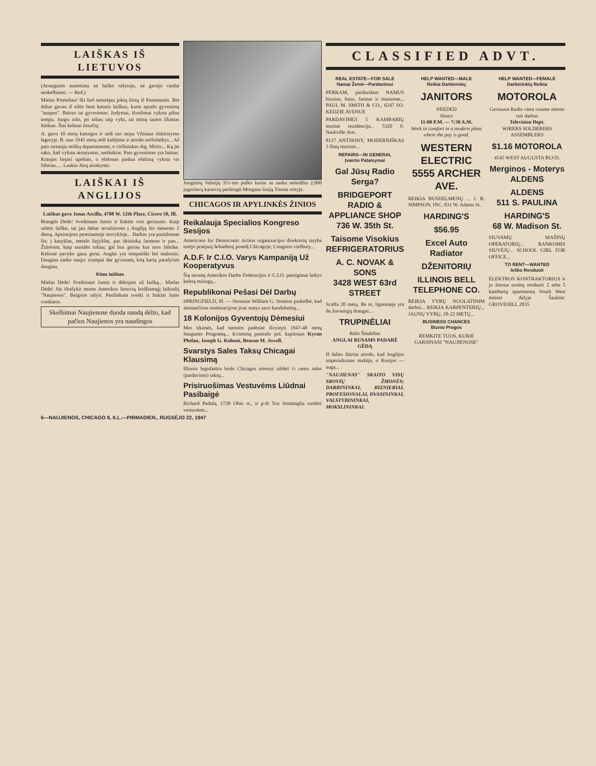LAIŠKAS IŠ LIETUVOS
(Atsargumo sumetimu nė laiško rašytojo, nė gavėjo vardai neskelbiami. — Red.)
Mielas Prieteliau! Iki šiol neturėjau jokių žinių iš Panemunės. Bet dabar gavau iš eilės bent keturis laiškus, kurie aprašo gyvenimą "anapus". Baisus tai gyvenimas: žudymai, išvežimai vyksta pilnu tempu. Jurgis rašo, jei toliau taip vyks, tai mūsų tautos likimas liūdnas. Štai keletas žinučių:
A. gavo 10 metų katorgos ir sėdi tuo tarpu Vilniaus išskirstymo lageryje. B. nuo 1945 metų sėdi kalėjime ir atrodo neišsilaikys... Aš pats tarnauju miškų departamente, o viršininkas drg. Mirtis... Ką jie sako, kad vyksta atstatymas, netikėkite. Pats gyvenimas yra baisus. Kraujas liejasi upeliais, o ešelonas paskui ešeloną vyksta vis Sibiran..... Laukiu Jūsų atsakymo.
LAIŠKAI IŠ ANGLIJOS
Laiškus gavo Jonas Ascilla, 4708 W. 12th Place, Cicero 50, Ill.
Brangūs Dėde! Sveikinam Jumis ir linkim viso geriausio. Kaip rašėm laiške, tai jau dabar atvažiavom į Angliją šio mėnesio 2 dieną. Apsistojom pereinamoje stovykloje... Darbas yra pasiūlomas šis: į kasyklas, metalo liejyklas, pas ūkininką farmose ir pan... Žiūrėsim, kaip nusidės toliau; gal bus geriau kur nors fabrike. Kelionė pavyko gana gerai. Anglai yra simpatiški bei malonūs. Daugiau nieko naujo: trumpai dar gyvenam, kitą kartą parašysim daugiau.
Kitas laiškas
Mielas Dėde! Sveikinam Jumis ir dėkojam už laišką... Mielas Dėde! Jūs išrašykit mums Amerikos lietuvių leidžiamąjį laikraštį "Naujienos". Baigsim rašyti. Pasiliekam sveiki ir linkim Jums sveikatos.
Skelbimai Naujienose duoda naudą dėlto, kad pačios Naujienos yra naudingos
Jungtinių Valstijų 351-mo pulko kariai su tanku neleidžia 2,000 jugoslavų kareivių peržengti Morgano liniją Trieste srityje.
CHICAGOS IR APYLINKĖS ŽINIOS
Reikalauja Specialios Kongreso Sesijos
Americans for Democratic Action organizacijos direktorių taryba turėjo praėjusį šeštadienį posėdį Chicagoje, Congress viešbuty...
A.D.F. Ir C.I.O. Varys Kampaniją Už Kooperatyvus
Šią savaitę Amerikos Darbo Federacijos ir C.I.O. pareigūnai laikys keletą mitingų...
Republikonai Pešasi Dėl Darbų
SPRINGFIELD, Ill. — Neseniai William G. Stratton paskelbė, kad ateinančiose nominacijose jisai statys savo kandidatūrą...
18 Kolonijos Gyventojų Dėmesiui
Mes tikimės, kad tamstos padėsite išvystyti 1947-48 metų Saugumo Programą... Kvietimą pasirašo pol. kapitonas Kyran Phelan, Joseph G. Kohout, Benson M. Jewell.
Svarstys Sales Taksų Chicagai Klausimą
Illinois legislatūra leido Chicagos miestui uždėti ½ cento sales (pardavimo) taksų...
Prisiruošimas Vestuvėms Liūdnai Pasibaigė
Richard Padula, 1728 Ohio st., ir p-lė Ton Stramaglia ruošėsi vestuvėms...
CLASSIFIED ADVT.
REAL ESTATE—FOR SALE
Namai Žemė—Pardavimui
PERKAM, parduodam NAMUS biznius, lotus, farmas ir mainome... PAUL M. SMITH & CO., 6247 SO. KEDZIE AVENUE
PARDAVIMUI 5 KAMBARIŲ murinė rezidencija... 5320 S. Nashville Ave.
8137 ANTHONY, MODERNIŠKAS 3 flatų murinis...
REPAIRS—IN GENERAL
Įvairūs Pataisymai
Gal Jūsų Radio Serga?
BRIDGEPORT RADIO & APPLIANCE SHOP
736 W. 35th St.
Taisome Visokius REFRIGERATORIUS
A. C. NOVAK & SONS
3428 WEST 63rd STREET
Scaffa 20 metų. Be to, ligoninėje yra du žuvusiųjų draugai...
TRUPINĖLIAI
Rašo Šmakštas
ANGLAI RUSAMS PADARĖ GĖDĄ
Iš šalies žiūrint atrodo, kad Anglijos imperializmas mažėja, o Rusijos — auga...
"NAUJIENAS" SKAITO VISŲ SROVIŲ ŽMONĖS: DARBININKAI, BIZNIERIAI, PROFESIONALAI, DVASININKAI, VALSTYBININKAI, MOKSLININKAI.
HELP WANTED—MALE
Reikia Darbininkų
JANITORS
NEEDED
Hours
11:00 P.M. — 7:30 A.M.
Work in comfort in a modern plant where the pay is good.
WESTERN ELECTRIC 5555 ARCHER AVE.
REIKIA BUSHELMENŲ ... J. B. SIMPSON, INC. 831 W. Adams St.
HARDING'S
$56.95
Excel Auto Radiator
DŽENITORIŲ
ILLINOIS BELL TELEPHONE CO.
REIKIA VYRŲ NUOLATINIM darbui... REIKIA KARPENTERIŲ... JAUNŲ VYRŲ, 18-22 METŲ...
BUSINESS CHANCES
Biznio Progos
REMKITE TUOS, KURIE GARSINASI "NAUJIENOSE"
HELP WANTED—FEMALE
Darbininkių Reikia
MOTOROLA
Geriausia Radio vieta visame mieste turi darbus
Television Dept.
WIRERS SOLDERERS ASSEMBLERS
$1.16 MOTOROLA
4545 WEST AUGUSTA BLVD.
Merginos - Moterys ALDENS
ALDENS
511 S. PAULINA
HARDING'S
68 W. Madison St.
SIUVAMŲ MAŠINŲ OPERATORIŲ... RANKOMIS SIUVĖJŲ... SCHOOL GIRL FOR OFFICE...
TO RENT—WANTED
Ieško Renduoti
ELEKTROS KONTRAKTORIUS ir jo žmona norėtų renduoti 2 arba 5 kambarių apartmentą South West miesto dalyje. Šaukite: GROVEHILL 2835
6—NAUJIENOS, CHICAGO 8, ILL.—PIRMADIEN., RUGSĖJO 22, 1947